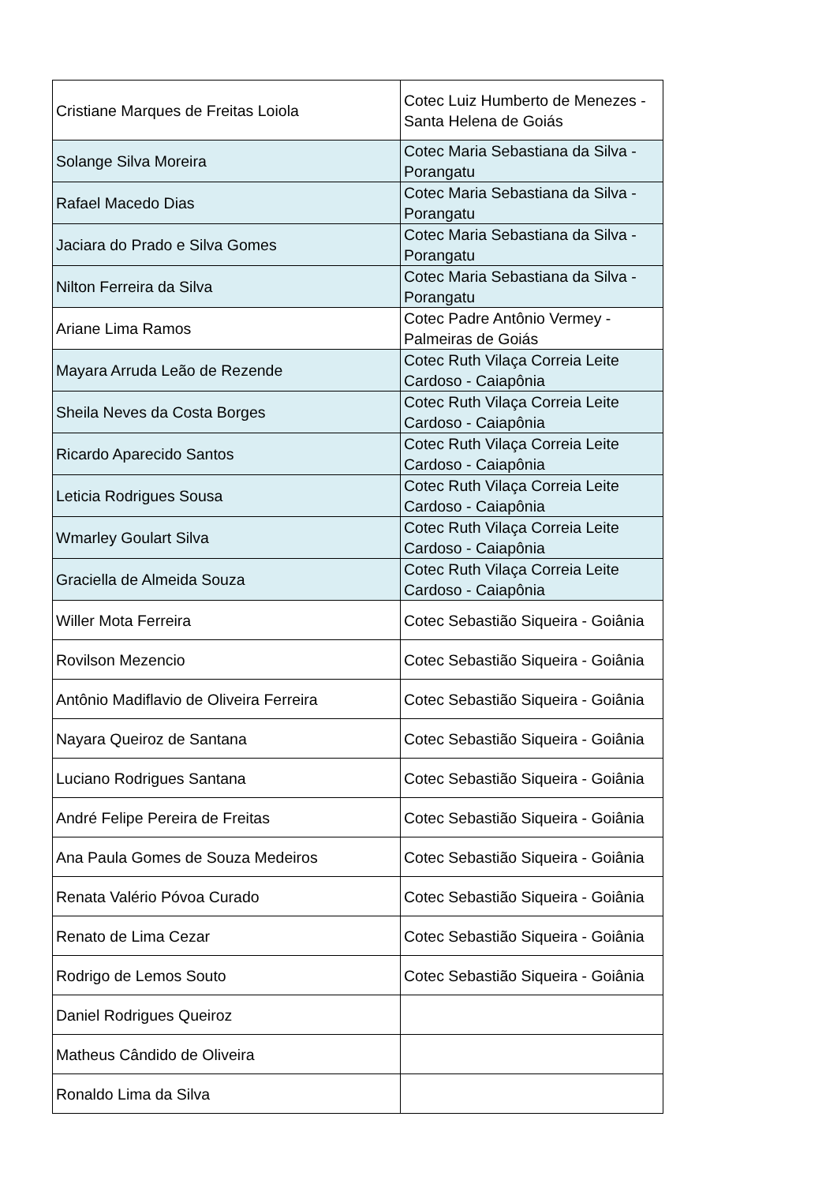| Cristiane Marques de Freitas Loiola | Cotec Luiz Humberto de Menezes - Santa Helena de Goiás |
| Solange Silva Moreira | Cotec Maria Sebastiana da Silva - Porangatu |
| Rafael Macedo Dias | Cotec Maria Sebastiana da Silva - Porangatu |
| Jaciara do Prado e Silva Gomes | Cotec Maria Sebastiana da Silva - Porangatu |
| Nilton Ferreira da Silva | Cotec Maria Sebastiana da Silva - Porangatu |
| Ariane Lima Ramos | Cotec Padre Antônio Vermey - Palmeiras de Goiás |
| Mayara Arruda Leão de Rezende | Cotec Ruth Vilaça Correia Leite Cardoso - Caiapônia |
| Sheila Neves da Costa Borges | Cotec Ruth Vilaça Correia Leite Cardoso - Caiapônia |
| Ricardo Aparecido Santos | Cotec Ruth Vilaça Correia Leite Cardoso - Caiapônia |
| Leticia Rodrigues Sousa | Cotec Ruth Vilaça Correia Leite Cardoso - Caiapônia |
| Wmarley Goulart Silva | Cotec Ruth Vilaça Correia Leite Cardoso - Caiapônia |
| Graciella de Almeida Souza | Cotec Ruth Vilaça Correia Leite Cardoso - Caiapônia |
| Willer Mota Ferreira | Cotec Sebastião Siqueira - Goiânia |
| Rovilson Mezencio | Cotec Sebastião Siqueira - Goiânia |
| Antônio Madiflavio de Oliveira Ferreira | Cotec Sebastião Siqueira - Goiânia |
| Nayara Queiroz de Santana | Cotec Sebastião Siqueira - Goiânia |
| Luciano Rodrigues Santana | Cotec Sebastião Siqueira - Goiânia |
| André Felipe Pereira de Freitas | Cotec Sebastião Siqueira - Goiânia |
| Ana Paula Gomes de Souza Medeiros | Cotec Sebastião Siqueira - Goiânia |
| Renata Valério Póvoa Curado | Cotec Sebastião Siqueira - Goiânia |
| Renato de Lima Cezar | Cotec Sebastião Siqueira - Goiânia |
| Rodrigo de Lemos Souto | Cotec Sebastião Siqueira - Goiânia |
| Daniel Rodrigues Queiroz | |
| Matheus Cândido de Oliveira | |
| Ronaldo Lima da Silva | |